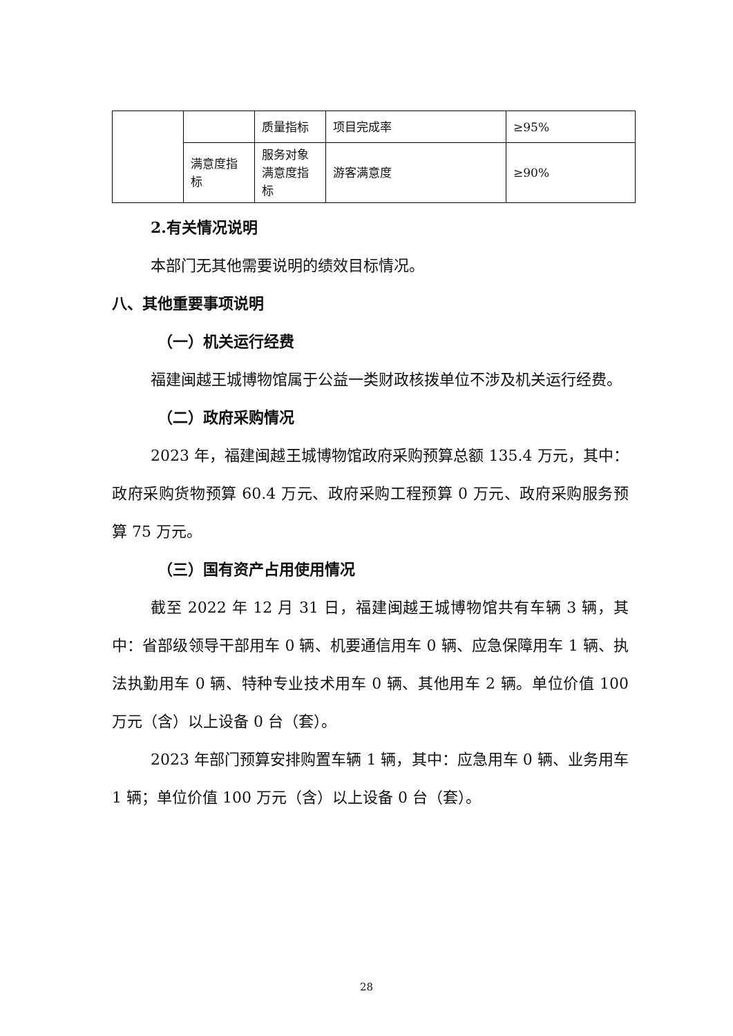| | | 质量指标 | 项目完成率 | ≥95% |
| | 满意度指标 | 服务对象满意度指标 | 游客满意度 | ≥90% |
2.有关情况说明
本部门无其他需要说明的绩效目标情况。
八、其他重要事项说明
（一）机关运行经费
福建闽越王城博物馆属于公益一类财政核拨单位不涉及机关运行经费。
（二）政府采购情况
2023 年，福建闽越王城博物馆政府采购预算总额 135.4 万元，其中：政府采购货物预算 60.4 万元、政府采购工程预算 0 万元、政府采购服务预算 75 万元。
（三）国有资产占用使用情况
截至 2022 年 12 月 31 日，福建闽越王城博物馆共有车辆 3 辆，其中：省部级领导干部用车 0 辆、机要通信用车 0 辆、应急保障用车 1 辆、执法执勤用车 0 辆、特种专业技术用车 0 辆、其他用车 2 辆。单位价值 100 万元（含）以上设备 0 台（套）。
2023 年部门预算安排购置车辆 1 辆，其中：应急用车 0 辆、业务用车 1 辆；单位价值 100 万元（含）以上设备 0 台（套）。
28